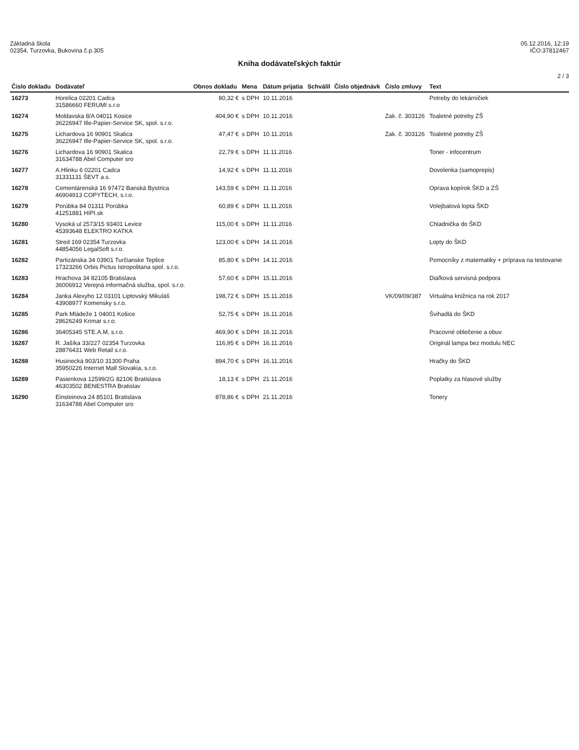Základná škola
02354, Turzovka, Bukovina č.p.305
05.12.2016, 12:19
IČO:37812467
Kniha dodávateľských faktúr
2 / 3
| Číslo dokladu | Dodávateľ | Obnos dokladu | Mena | Dátum prijatia | Schválil | Číslo objednávk | Číslo zmluvy | Text |
| --- | --- | --- | --- | --- | --- | --- | --- | --- |
| 16273 | Horelica 02201 Cadca 31586660 FERUMI s.r.o | 80,32 € | s DPH | 10.11.2016 | | | | Potreby do lekárničiek |
| 16274 | Moldavska 8/A 04011 Kosice 36226947 Ille-Papier-Service SK, spol. s.r.o. | 404,90 € | s DPH | 10.11.2016 | | | Zak. č. 303126 | Toaletné potreby ZŠ |
| 16275 | Lichardova 16 90901 Skalica 36226947 Ille-Papier-Service SK, spol. s.r.o. | 47,47 € | s DPH | 10.11.2016 | | | Zak. č. 303126 | Toaletné potreby ZŠ |
| 16276 | Lichardova 16 90901 Skalica 31634788 Abel Computer sro | 22,79 € | s DPH | 11.11.2016 | | | | Toner - infocentrum |
| 16277 | A.Hlinku 6 02201 Cadca 31331131 ŠEVT a.s. | 14,92 € | s DPH | 11.11.2016 | | | | Dovolenka (samoprepis) |
| 16278 | Cementárenská 16 97472 Banská Bystrica 46904913 COPYTECH, s.r.o. | 143,59 € | s DPH | 11.11.2016 | | | | Oprava kopírok ŠKD a ZŠ |
| 16279 | Porúbka 84 01311 Porúbka 41251881 HIPI.sk | 60,89 € | s DPH | 11.11.2016 | | | | Volejbalová lopta ŠKD |
| 16280 | Vysoká ul 2573/15 93401 Levice 45393648 ELEKTRO KATKA | 115,00 € | s DPH | 11.11.2016 | | | | Chladnička do ŠKD |
| 16281 | Stred 169 02354 Turzovka 44854056 LegalSoft s.r.o. | 123,00 € | s DPH | 14.11.2016 | | | | Lopty do ŠKD |
| 16282 | Partizánska 34 03901 Turčianske Teplice 17323266 Orbis Pictus Istropolitana spol. s.r.o. | 85,80 € | s DPH | 14.11.2016 | | | | Pomocníky z matematiky + príprava na testovanie |
| 16283 | Hrachova 34 82105 Bratislava 36006912 Verejná informačná služba, spol. s.r.o. | 57,60 € | s DPH | 15.11.2016 | | | | Diaľková servisná podpora |
| 16284 | Janka Alexyho 12 03101 Liptovský Mikuláš 43908977 Komensky s.r.o. | 198,72 € | s DPH | 15.11.2016 | | | VK/09/09/387 | Virtuálna knižnica na rok 2017 |
| 16285 | Park Mládeže 1 04001 Košice 28626249 Krimar s.r.o. | 52,75 € | s DPH | 16.11.2016 | | | | Švihadlá do ŠKD |
| 16286 | 36405345 STE.A.M, s.r.o. | 469,90 € | s DPH | 16.11.2016 | | | | Pracovné oblečenie a obuv |
| 16287 | R. Jašíka 33/227 02354 Turzovka 28876431 Web Retail s.r.o. | 116,95 € | s DPH | 16.11.2016 | | | | Originál lampa bez modulu NEC |
| 16288 | Husinecká 903/10 31300 Praha 35950226 Internet Mall Slovakia, s.r.o. | 894,70 € | s DPH | 16.11.2016 | | | | Hračky do ŠKD |
| 16289 | Pasienkova 12599/2G 82106 Bratislava 46303502 BENESTRA Bratislav | 18,13 € | s DPH | 21.11.2016 | | | | Poplatky za hlasové služby |
| 16290 | Einsteinova 24 85101 Bratislava 31634788 Abel Computer sro | 878,86 € | s DPH | 21.11.2016 | | | | Tonery |